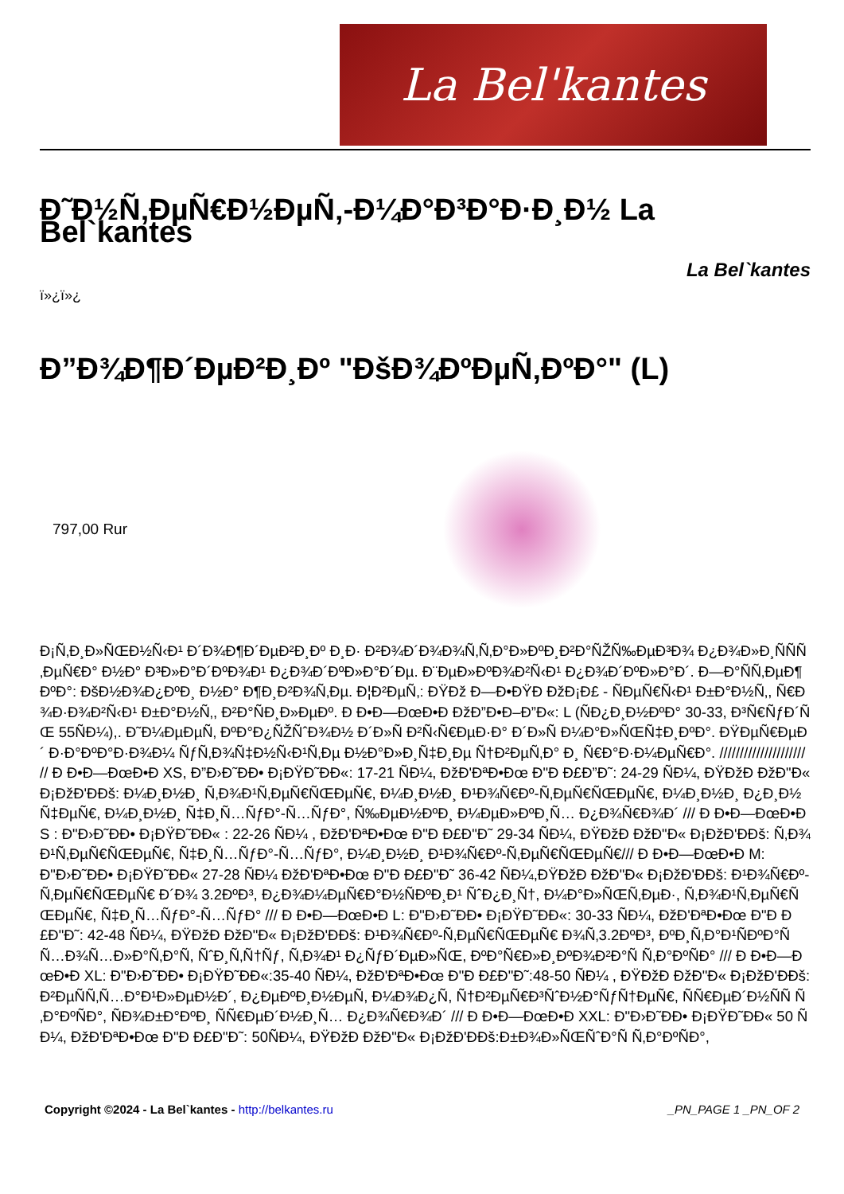La Bel'kantes
Ð˜Ð½Ñ‚ÐµÑ€Ð½ÐµÑ‚-Ð¼Ð°Ð³Ð°Ð·Ð¸Ð½ La Bel`kantes
La Bel`kantes
ï»¿ï»¿
Ð”Ð¾Ð¶Ð´ÐµÐ²Ð¸Ðº "ÐšÐ¾ÐºÐµÑ‚ÐºÐ°" (L)
797,00 Rur
Ð¡Ñ‚Ð¸Ð»ÑŒÐ½Ñ‹Ð¹ Ð´Ð¾Ð¶Ð´ÐµÐ²Ð¸Ðº Ð¸Ð· Ð²Ð¾Ð´Ð¾Ð¾Ñ‚Ñ‚Ð°Ð»ÐºÐ¸Ð²Ð°ÑŽÑ‰ÐµÐ³Ð¾ Ð¿Ð¾Ð»Ð¸ÑÑÑ‚ÐµÑ€Ð° Ð½Ð° Ð³Ð»Ð°Ð´ÐºÐ¾Ð¹ Ð¿Ð¾Ð´ÐºÐ»Ð°Ð´Ðµ. Ð¨ÐµÐ»ÐºÐ¾Ð²Ñ‹Ð¹ Ð¿Ð¾Ð´ÐºÐ»Ð°Ð´. Ð—Ð°ÑÑ‚ÐµÐ¶ÐºÐ°: ÐšÐ½Ð¾Ð¿ÐºÐ¸ Ð½Ð° Ð¶Ð¸Ð²Ð¾Ñ‚Ðµ. Ð¦Ð²ÐµÑ‚: ÐŸÐž Ð—Ð•ÐŸÐ ÐžÐ¡Ð£ - ÑÐµÑ€Ñ‹Ð¹ Ð±Ð°Ð½Ñ‚, Ñ€Ð¾Ð·Ð¾Ð²Ñ‹Ð¹ Ð±Ð°Ð½Ñ‚, Ð²Ð°ÑÐ¸Ð»ÐµÐº. Ð Ð•Ð—ÐœÐ•Ð ÐžÐ”Ð•Ð–Ð”Ð«: L (ÑÐ¿Ð¸Ð½ÐºÐ° 30-33, Ð³Ñ€ÑƒÐ´ÑŒ 55ÑÐ¼),. Ð˜Ð¼ÐµÐµÑ‚ ÐºÐ°Ð¿ÑŽÑˆÐ¾Ð½ Ð´Ð»Ñ Ð²Ñ‹Ñ€ÐµÐ·Ð° Ð´Ð»Ñ Ð¼Ð°Ð»ÑŒÑ‡Ð¸ÐºÐ°. ÐŸÐµÑ€ÐµÐ´ Ð·Ð°ÐºÐ°Ð·Ð¾Ð¼ ÑƒÑ‚Ð¾Ñ‡Ð½Ñ‹Ð¹Ñ‚Ðµ Ð½Ð°Ð»Ð¸Ñ‡Ð¸Ðµ Ñ†Ð²ÐµÑ‚Ð° Ð¸ Ñ€Ð°Ð·Ð¼ÐµÑ€Ð°. ///////////////////// // Ð Ð•Ð—ÐœÐ•Ð XS, Ð”Ð›Ð˜ÐÐ• Ð¡ÐŸÐ˜ÐÐ«: 17-21 ÑÐ¼, ÐžÐ'ÐªÐ•Ðœ Ð"Ð Ð£Ð”Ð˜: 24-29 ÑÐ¼, ÐŸÐžÐ ÐžÐ"Ð« Ð¡ÐžÐ'ÐÐš: Ð¼Ð¸Ð½Ð¸ Ñ‚Ð¾Ð¹Ñ‚ÐµÑ€ÑŒÐµÑ€, Ð¼Ð¸Ð½Ð¸ Ð¹Ð¾Ñ€Ðº-Ñ‚ÐµÑ€ÑŒÐµÑ€, Ð¼Ð¸Ð½Ð¸ Ð¿Ð¸Ð½Ñ‡ÐµÑ€, Ð¼Ð¸Ð½Ð¸ Ñ‡Ð¸Ñ…ÑƒÐ°-Ñ…ÑƒÐ°, Ñ‰ÐµÐ½ÐºÐ¸ Ð¼ÐµÐ»ÐºÐ¸Ñ… Ð¿Ð¾Ñ€Ð¾Ð´ /// Ð Ð•Ð—ÐœÐ•Ð S : Ð"Ð›Ð˜ÐÐ• Ð¡ÐŸÐ˜ÐÐ« : 22-26 ÑÐ¼ , ÐžÐ'ÐªÐ•Ðœ Ð"Ð Ð£Ð"Ð˜ 29-34 ÑÐ¼, ÐŸÐžÐ ÐžÐ"Ð« Ð¡ÐžÐ'ÐÐš: Ñ‚Ð¾Ð¹Ñ‚ÐµÑ€ÑŒÐµÑ€, Ñ‡Ð¸Ñ…ÑƒÐ°-Ñ…ÑƒÐ°, Ð¼Ð¸Ð½Ð¸ Ð¹Ð¾Ñ€Ðº-Ñ‚ÐµÑ€ÑŒÐµÑ€/// Ð Ð•Ð—ÐœÐ•Ð M: Ð"Ð›Ð˜ÐÐ• Ð¡ÐŸÐ˜ÐÐ« 27-28 ÑÐ¼ ÐžÐ'ÐªÐ•Ðœ Ð"Ð Ð£Ð"Ð˜ 36-42 ÑÐ¼,ÐŸÐžÐ ÐžÐ"Ð« Ð¡ÐžÐ'ÐÐš: Ð¹Ð¾Ñ€Ðº-Ñ‚ÐµÑ€ÑŒÐµÑ€ Ð´Ð¾ 3.2ÐºÐ³, Ð¿Ð¾Ð¼ÐµÑ€Ð°Ð½ÑÐºÐ¸Ð¹ ÑˆÐ¿Ð¸Ñ†, Ð¼Ð°Ð»ÑŒÑ‚ÐµÐ·, Ñ‚Ð¾Ð¹Ñ‚ÐµÑ€ÑŒÐµÑ€, Ñ‡Ð¸Ñ…ÑƒÐ°-Ñ…ÑƒÐ° /// Ð Ð•Ð—ÐœÐ•Ð L: Ð"Ð›Ð˜ÐÐ• Ð¡ÐŸÐ˜ÐÐ«: 30-33 ÑÐ¼, ÐžÐ'ÐªÐ•Ðœ Ð"Ð Ð£Ð"Ð˜: 42-48 ÑÐ¼, ÐŸÐžÐ ÐžÐ"Ð« Ð¡ÐžÐ'ÐÐš: Ð¹Ð¾Ñ€Ðº-Ñ‚ÐµÑ€ÑŒÐµÑ€ Ð¾Ñ‚3.2ÐºÐ³, ÐºÐ¸Ñ‚Ð°Ð¹ÑÐºÐ°Ñ Ñ…Ð¾Ñ…Ð»Ð°Ñ‚Ð°Ñ, ÑˆÐ¸Ñ‚Ñ†Ñƒ, Ñ‚Ð¾Ð¹ Ð¿ÑƒÐ´ÐµÐ»ÑŒ, ÐºÐ°Ñ€Ð»Ð¸ÐºÐ¾Ð²Ð°Ñ Ñ‚Ð°ÐºÑÐ° /// Ð Ð•Ð—ÐœÐ•Ð XL: Ð"Ð›Ð˜ÐÐ• Ð¡ÐŸÐ˜ÐÐ«:35-40 ÑÐ¼, ÐžÐ'ÐªÐ•Ðœ Ð"Ð Ð£Ð"Ð˜:48-50 ÑÐ¼ , ÐŸÐžÐ ÐžÐ"Ð« Ð¡ÐžÐ'ÐÐš: Ð²ÐµÑÑ‚Ñ…Ð°Ð¹Ð»ÐµÐ½Ð´, Ð¿ÐµÐºÐ¸Ð½ÐµÑ, Ð¼Ð¾Ð¿Ñ, Ñ†Ð²ÐµÑ€Ð³ÑˆÐ½Ð°ÑƒÑ†ÐµÑ€, ÑÑ€ÐµÐ´Ð½ÑÑ Ñ‚Ð°ÐºÑÐ°, ÑÐ¾Ð±Ð°ÐºÐ¸ ÑÑ€ÐµÐ´Ð½Ð¸Ñ… Ð¿Ð¾Ñ€Ð¾Ð´ /// Ð Ð•Ð—ÐœÐ•Ð XXL: Ð"Ð›Ð˜ÐÐ• Ð¡ÐŸÐ˜ÐÐ« 50 ÑÐ¼, ÐžÐ'ÐªÐ•Ðœ Ð"Ð Ð£Ð"Ð˜: 50ÑÐ¼, ÐŸÐžÐ ÐžÐ"Ð« Ð¡ÐžÐ'ÐÐš:Ð±Ð¾Ð»ÑŒÑˆÐ°Ñ Ñ‚Ð°ÐºÑÐ°,
Copyright ©2024 - La Bel`kantes - http://belkantes.ru _PN_PAGE 1 _PN_OF 2